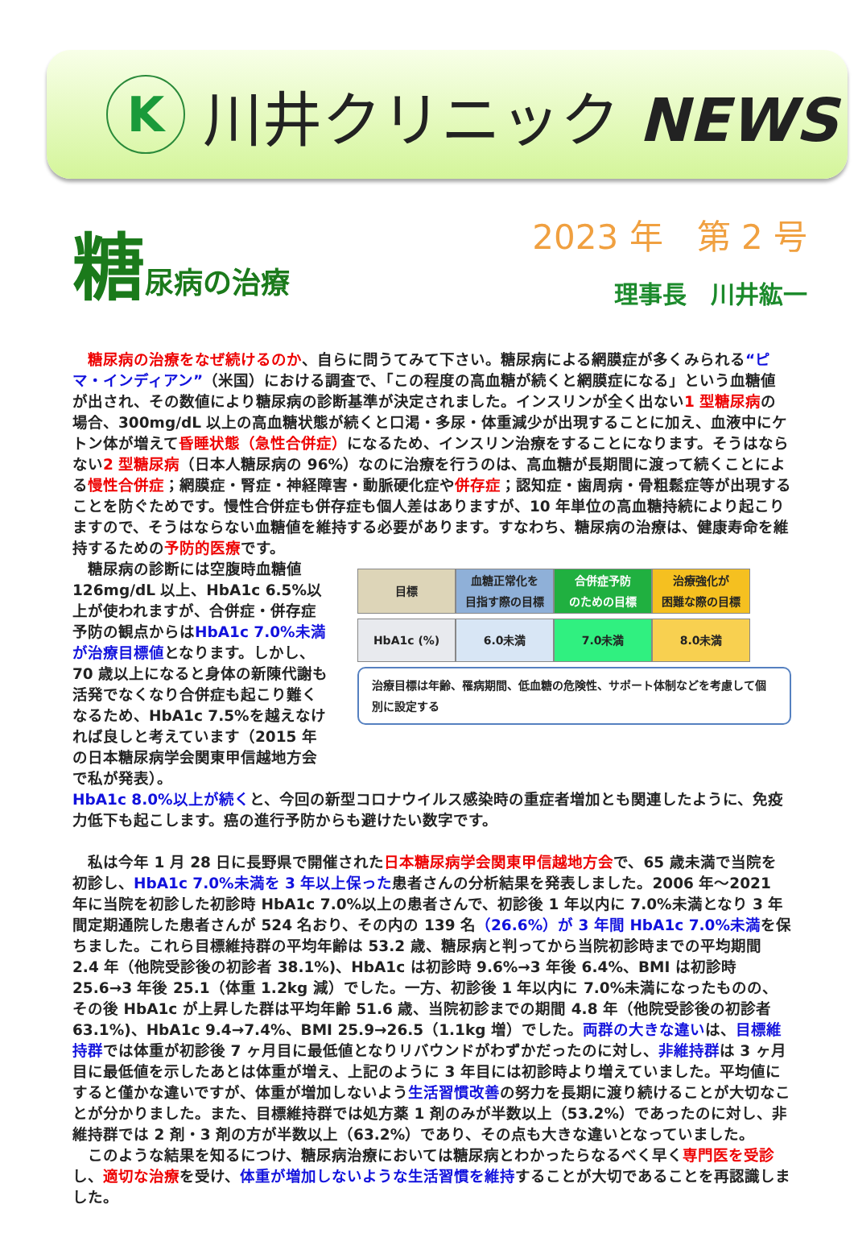K
川井クリニック NEWS
糖尿病の治療
2023 年　第 2 号
理事長　川井紘一
　糖尿病の治療をなぜ続けるのか、自らに問うてみて下さい。糖尿病による網膜症が多くみられる“ピマ・インディアン”（米国）における調査で、「この程度の高血糖が続くと網膜症になる」という血糖値が出され、その数値により糖尿病の診断基準が決定されました。インスリンが全く出ない1 型糖尿病の場合、300mg/dL 以上の高血糖状態が続くと口渇・多尿・体重減少が出現することに加え、血液中にケトン体が増えて昏睡状態（急性合併症）になるため、インスリン治療をすることになります。そうはならない2 型糖尿病（日本人糖尿病の 96%）なのに治療を行うのは、高血糖が長期間に渡って続くことによる慢性合併症；網膜症・腎症・神経障害・動脈硬化症や併存症；認知症・歯周病・骨粗鬆症等が出現することを防ぐためです。慢性合併症も併存症も個人差はありますが、10 年単位の高血糖持続により起こりますので、そうはならない血糖値を維持する必要があります。すなわち、糖尿病の治療は、健康寿命を維持するための予防的医療です。
　糖尿病の診断には空腹時血糖値126mg/dL 以上、HbA1c 6.5%以上が使われますが、合併症・併存症予防の観点からはHbA1c 7.0%未満が治療目標値となります。しかし、70 歳以上になると身体の新陳代謝も活発でなくなり合併症も起こり難くなるため、HbA1c 7.5%を越えなければ良しと考えています（2015 年の日本糖尿病学会関東甲信越地方会で私が発表）。
| 目標 | 血糖正常化を 目指す際の目標 | 合併症予防 のための目標 | 治療強化が 困難な際の目標 |
| HbA1c (%) | 6.0未満 | 7.0未満 | 8.0未満 |
治療目標は年齢、罹病期間、低血糖の危険性、サポート体制などを考慮して個別に設定する
HbA1c 8.0%以上が続くと、今回の新型コロナウイルス感染時の重症者増加とも関連したように、免疫力低下も起こします。癌の進行予防からも避けたい数字です。
　私は今年 1 月 28 日に長野県で開催された日本糖尿病学会関東甲信越地方会で、65 歳未満で当院を初診し、HbA1c 7.0%未満を 3 年以上保った患者さんの分析結果を発表しました。2006 年～2021 年に当院を初診した初診時 HbA1c 7.0%以上の患者さんで、初診後 1 年以内に 7.0%未満となり 3 年間定期通院した患者さんが 524 名おり、その内の 139 名（26.6%）が 3 年間 HbA1c 7.0%未満を保ちました。これら目標維持群の平均年齢は 53.2 歳、糖尿病と判ってから当院初診時までの平均期間 2.4 年（他院受診後の初診者 38.1%)、HbA1c は初診時 9.6%→3 年後 6.4%、BMI は初診時 25.6→3 年後 25.1（体重 1.2kg 減）でした。一方、初診後 1 年以内に 7.0%未満になったものの、その後 HbA1c が上昇した群は平均年齢 51.6 歳、当院初診までの期間 4.8 年（他院受診後の初診者 63.1%)、HbA1c 9.4→7.4%、BMI 25.9→26.5（1.1kg 増）でした。両群の大きな違いは、目標維持群では体重が初診後 7 ヶ月目に最低値となりリバウンドがわずかだったのに対し、非維持群は 3 ヶ月目に最低値を示したあとは体重が増え、上記のように 3 年目には初診時より増えていました。平均値にすると僅かな違いですが、体重が増加しないよう生活習慣改善の努力を長期に渡り続けることが大切なことが分かりました。また、目標維持群では処方薬 1 剤のみが半数以上（53.2%）であったのに対し、非維持群では 2 剤・3 剤の方が半数以上（63.2%）であり、その点も大きな違いとなっていました。
　このような結果を知るにつけ、糖尿病治療においては糖尿病とわかったらなるべく早く専門医を受診し、適切な治療を受け、体重が増加しないような生活習慣を維持することが大切であることを再認識しました。